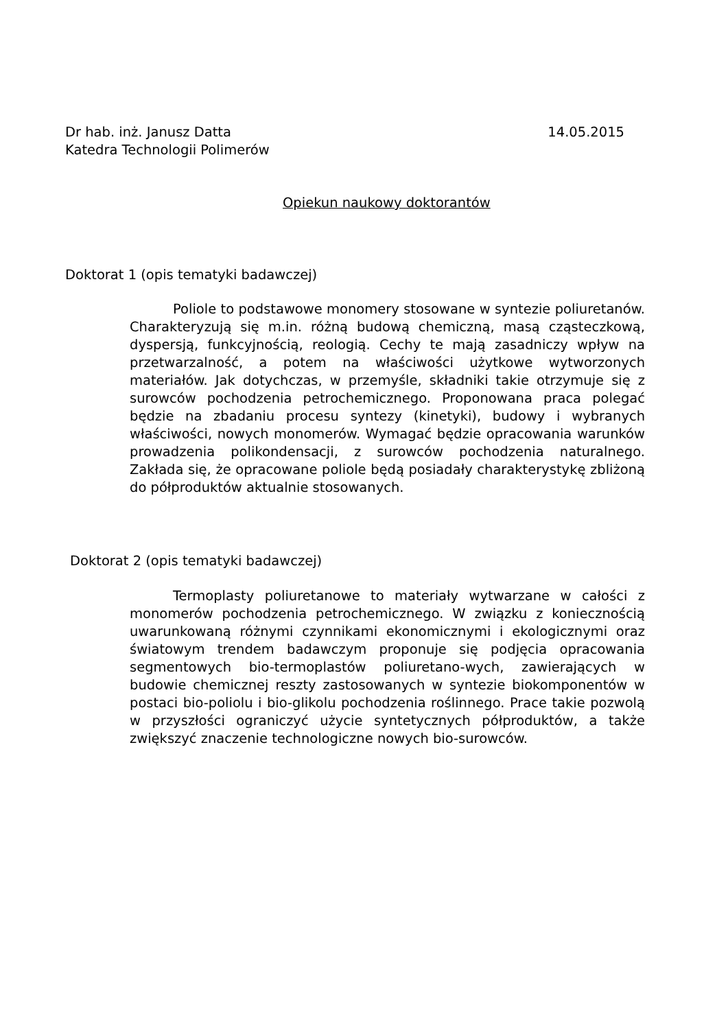Dr hab. inż. Janusz Datta 14.05.2015
Katedra Technologii Polimerów
Opiekun naukowy doktorantów
Doktorat 1 (opis tematyki badawczej)
Poliole to podstawowe monomery stosowane w syntezie poliuretanów. Charakteryzują się m.in. różną budową chemiczną, masą cząsteczkową, dyspersją, funkcyjnością, reologią. Cechy te mają zasadniczy wpływ na przetwarzalność, a potem na właściwości użytkowe wytworzonych materiałów. Jak dotychczas, w przemyśle, składniki takie otrzymuje się z surowców pochodzenia petrochemicznego. Proponowana praca polegać będzie na zbadaniu procesu syntezy (kinetyki), budowy i wybranych właściwości, nowych monomerów. Wymagać będzie opracowania warunków prowadzenia polikondensacji, z surowców pochodzenia naturalnego. Zakłada się, że opracowane poliole będą posiadały charakterystykę zbliżoną do półproduktów aktualnie stosowanych.
Doktorat 2 (opis tematyki badawczej)
Termoplasty poliuretanowe to materiały wytwarzane w całości z monomerów pochodzenia petrochemicznego. W związku z koniecznością uwarunkowaną różnymi czynnikami ekonomicznymi i ekologicznymi oraz światowym trendem badawczym proponuje się podjęcia opracowania segmentowych bio-termoplastów poliuretano-wych, zawierających w budowie chemicznej reszty zastosowanych w syntezie biokomponentów w postaci bio-poliolu i bio-glikolu pochodzenia roślinnego. Prace takie pozwolą w przyszłości ograniczyć użycie syntetycznych półproduktów, a także zwiększyć znaczenie technologiczne nowych bio-surowców.